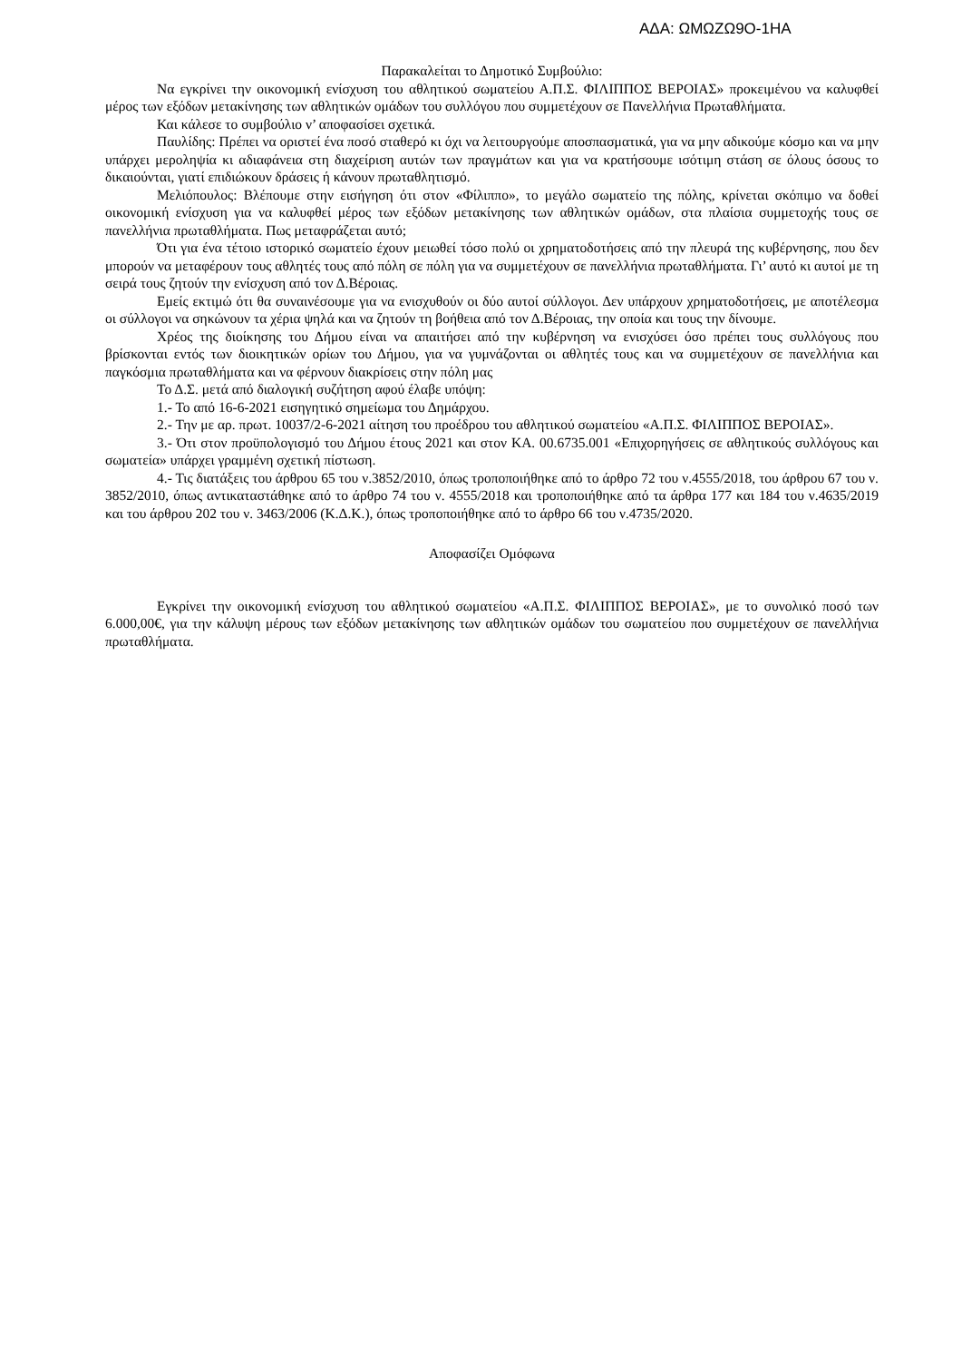ΑΔΑ: ΩΜΩΖΩ9Ο-1ΗΑ
Παρακαλείται το Δημοτικό Συμβούλιο:
Να εγκρίνει την οικονομική ενίσχυση του αθλητικού σωματείου Α.Π.Σ. ΦΙΛΙΠΠΟΣ ΒΕΡΟΙΑΣ» προκειμένου να καλυφθεί μέρος των εξόδων μετακίνησης των αθλητικών ομάδων του συλλόγου που συμμετέχουν σε Πανελλήνια Πρωταθλήματα.
Και κάλεσε το συμβούλιο ν’ αποφασίσει σχετικά.
Παυλίδης: Πρέπει να οριστεί ένα ποσό σταθερό κι όχι να λειτουργούμε αποσπασματικά, για να μην αδικούμε κόσμο και να μην υπάρχει μεροληψία κι αδιαφάνεια στη διαχείριση αυτών των πραγμάτων και για να κρατήσουμε ισότιμη στάση σε όλους όσους το δικαιούνται, γιατί επιδιώκουν δράσεις ή κάνουν πρωταθλητισμό.
Μελιόπουλος: Βλέπουμε στην εισήγηση ότι στον «Φίλιππο», το μεγάλο σωματείο της πόλης, κρίνεται σκόπιμο να δοθεί οικονομική ενίσχυση για να καλυφθεί μέρος των εξόδων μετακίνησης των αθλητικών ομάδων, στα πλαίσια συμμετοχής τους σε πανελλήνια πρωταθλήματα. Πως μεταφράζεται αυτό;
Ότι για ένα τέτοιο ιστορικό σωματείο έχουν μειωθεί τόσο πολύ οι χρηματοδοτήσεις από την πλευρά της κυβέρνησης, που δεν μπορούν να μεταφέρουν τους αθλητές τους από πόλη σε πόλη για να συμμετέχουν σε πανελλήνια πρωταθλήματα. Γι’ αυτό κι αυτοί με τη σειρά τους ζητούν την ενίσχυση από τον Δ.Βέροιας.
Εμείς εκτιμώ ότι θα συναινέσουμε για να ενισχυθούν οι δύο αυτοί σύλλογοι. Δεν υπάρχουν χρηματοδοτήσεις, με αποτέλεσμα οι σύλλογοι να σηκώνουν τα χέρια ψηλά και να ζητούν τη βοήθεια από τον Δ.Βέροιας, την οποία και τους την δίνουμε.
Χρέος της διοίκησης του Δήμου είναι να απαιτήσει από την κυβέρνηση να ενισχύσει όσο πρέπει τους συλλόγους που βρίσκονται εντός των διοικητικών ορίων του Δήμου, για να γυμνάζονται οι αθλητές τους και να συμμετέχουν σε πανελλήνια και παγκόσμια πρωταθλήματα και να φέρνουν διακρίσεις στην πόλη μας
Το Δ.Σ. μετά από διαλογική συζήτηση αφού έλαβε υπόψη:
1.- Το από 16-6-2021 εισηγητικό σημείωμα του Δημάρχου.
2.- Την με αρ. πρωτ. 10037/2-6-2021 αίτηση του προέδρου του αθλητικού σωματείου «Α.Π.Σ. ΦΙΛΙΠΠΟΣ ΒΕΡΟΙΑΣ».
3.- Ότι στον προϋπολογισμό του Δήμου έτους 2021 και στον ΚΑ. 00.6735.001 «Επιχορηγήσεις σε αθλητικούς συλλόγους και σωματεία» υπάρχει γραμμένη σχετική πίστωση.
4.- Τις διατάξεις του άρθρου 65 του ν.3852/2010, όπως τροποποιήθηκε από το άρθρο 72 του ν.4555/2018, του άρθρου 67 του ν. 3852/2010, όπως αντικαταστάθηκε από το άρθρο 74 του ν. 4555/2018 και τροποποιήθηκε από τα άρθρα 177 και 184 του ν.4635/2019 και του άρθρου 202 του ν. 3463/2006 (Κ.Δ.Κ.), όπως τροποποιήθηκε από το άρθρο 66 του ν.4735/2020.
Αποφασίζει Ομόφωνα
Εγκρίνει την οικονομική ενίσχυση του αθλητικού σωματείου «Α.Π.Σ. ΦΙΛΙΠΠΟΣ ΒΕΡΟΙΑΣ», με το συνολικό ποσό των 6.000,00€, για την κάλυψη μέρους των εξόδων μετακίνησης των αθλητικών ομάδων του σωματείου που συμμετέχουν σε πανελλήνια πρωταθλήματα.